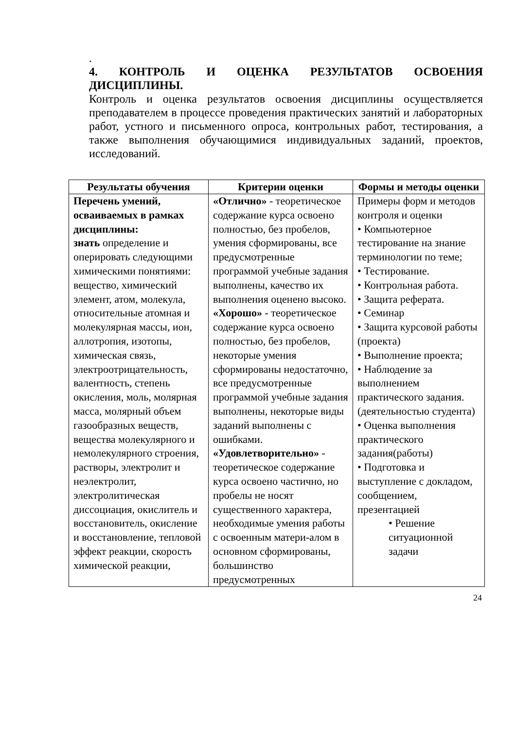.
4. КОНТРОЛЬ И ОЦЕНКА РЕЗУЛЬТАТОВ ОСВОЕНИЯ ДИСЦИПЛИНЫ.
Контроль и оценка результатов освоения дисциплины осуществляется преподавателем в процессе проведения практических занятий и лабораторных работ, устного и письменного опроса, контрольных работ, тестирования, а также выполнения обучающимися индивидуальных заданий, проектов, исследований.
| Результаты обучения | Критерии оценки | Формы и методы оценки |
| --- | --- | --- |
| Перечень умений, осваиваемых в рамках дисциплины: знать определение и оперировать следующими химическими понятиями: вещество, химический элемент, атом, молекула, относительные атомная и молекулярная массы, ион, аллотропия, изотопы, химическая связь, электроотрицательность, валентность, степень окисления, моль, молярная масса, молярный объем газообразных веществ, вещества молекулярного и немолекулярного строения, растворы, электролит и неэлектролит, электролитическая диссоциация, окислитель и восстановитель, окисление и восстановление, тепловой эффект реакции, скорость химической реакции, | «Отлично» - теоретическое содержание курса освоено полностью, без пробелов, умения сформированы, все предусмотренные программой учебные задания выполнены, качество их выполнения оценено высоко. «Хорошо» - теоретическое содержание курса освоено полностью, без пробелов, некоторые умения сформированы недостаточно, все предусмотренные программой учебные задания выполнены, некоторые виды заданий выполнены с ошибками. «Удовлетворительно» - теоретическое содержание курса освоено частично, но пробелы не носят существенного характера, необходимые умения работы с освоенным матери-алом в основном сформированы, большинство предусмотренных | Примеры форм и методов контроля и оценки • Компьютерное тестирование на знание терминологии по теме; • Тестирование. • Контрольная работа. • Защита реферата. • Семинар • Защита курсовой работы (проекта) • Выполнение проекта; • Наблюдение за выполнением практического задания. (деятельностью студента) • Оценка выполнения практического задания(работы) • Подготовка и выступление с докладом, сообщением, презентацией • Решение ситуационной задачи |
24